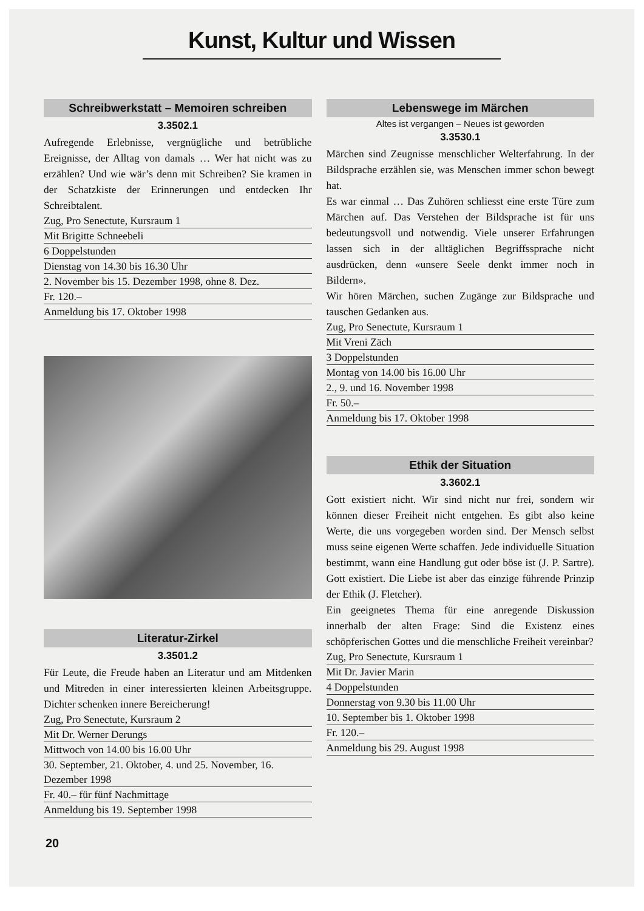Kunst, Kultur und Wissen
Schreibwerkstatt – Memoiren schreiben
3.3502.1
Aufregende Erlebnisse, vergnügliche und betrübliche Ereignisse, der Alltag von damals … Wer hat nicht was zu erzählen? Und wie wär’s denn mit Schreiben? Sie kramen in der Schatzkiste der Erinnerungen und entdecken Ihr Schreibtalent.
Zug, Pro Senectute, Kursraum 1
Mit Brigitte Schneebeli
6 Doppelstunden
Dienstag von 14.30 bis 16.30 Uhr
2. November bis 15. Dezember 1998, ohne 8. Dez.
Fr. 120.–
Anmeldung bis 17. Oktober 1998
Literatur-Zirkel
3.3501.2
Für Leute, die Freude haben an Literatur und am Mitdenken und Mitreden in einer interessierten kleinen Arbeitsgruppe. Dichter schenken innere Bereicherung!
Zug, Pro Senectute, Kursraum 2
Mit Dr. Werner Derungs
Mittwoch von 14.00 bis 16.00 Uhr
30. September, 21. Oktober, 4. und 25. November, 16. Dezember 1998
Fr. 40.– für fünf Nachmittage
Anmeldung bis 19. September 1998
Lebenswege im Märchen
Altes ist vergangen – Neues ist geworden
3.3530.1
Märchen sind Zeugnisse menschlicher Welterfahrung. In der Bildsprache erzählen sie, was Menschen immer schon bewegt hat.
Es war einmal … Das Zuhören schliesst eine erste Türe zum Märchen auf. Das Verstehen der Bildsprache ist für uns bedeutungsvoll und notwendig. Viele unserer Erfahrungen lassen sich in der alltäglichen Begriffssprache nicht ausdrücken, denn «unsere Seele denkt immer noch in Bildern».
Wir hören Märchen, suchen Zugänge zur Bildsprache und tauschen Gedanken aus.
Zug, Pro Senectute, Kursraum 1
Mit Vreni Zäch
3 Doppelstunden
Montag von 14.00 bis 16.00 Uhr
2., 9. und 16. November 1998
Fr. 50.–
Anmeldung bis 17. Oktober 1998
Ethik der Situation
3.3602.1
Gott existiert nicht. Wir sind nicht nur frei, sondern wir können dieser Freiheit nicht entgehen. Es gibt also keine Werte, die uns vorgegeben worden sind. Der Mensch selbst muss seine eigenen Werte schaffen. Jede individuelle Situation bestimmt, wann eine Handlung gut oder böse ist (J. P. Sartre). Gott existiert. Die Liebe ist aber das einzige führende Prinzip der Ethik (J. Fletcher).
Ein geeignetes Thema für eine anregende Diskussion innerhalb der alten Frage: Sind die Existenz eines schöpferischen Gottes und die menschliche Freiheit vereinbar?
Zug, Pro Senectute, Kursraum 1
Mit Dr. Javier Marin
4 Doppelstunden
Donnerstag von 9.30 bis 11.00 Uhr
10. September bis 1. Oktober 1998
Fr. 120.–
Anmeldung bis 29. August 1998
20